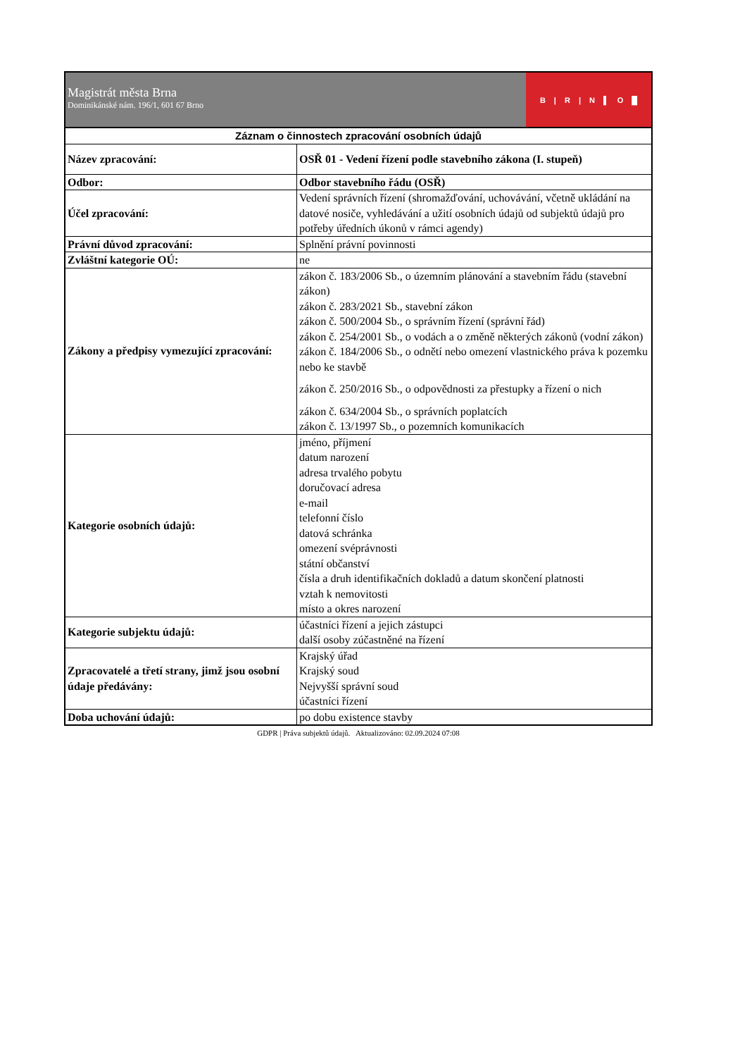Magistrát města Brna
Dominikánské nám. 196/1, 601 67 Brno
B | R | N ▌ O █
| Záznam o činnostech zpracování osobních údajů | |
| Název zpracování: | OSŘ 01 - Vedení řízení podle stavebního zákona (I. stupeň) |
| Odbor: | Odbor stavebního řádu (OSŘ) |
| Účel zpracování: | Vedení správních řízení (shromažďování, uchovávání, včetně ukládání na datové nosiče, vyhledávání a užití osobních údajů od subjektů údajů pro potřeby úředních úkonů v rámci agendy) |
| Právní důvod zpracování: | Splnění právní povinnosti |
| Zvláštní kategorie OÚ: | ne |
| Zákony a předpisy vymezující zpracování: | zákon č. 183/2006 Sb., o územním plánování a stavebním řádu (stavební zákon) zákon č. 283/2021 Sb., stavební zákon zákon č. 500/2004 Sb., o správním řízení (správní řád) zákon č. 254/2001 Sb., o vodách a o změně některých zákonů (vodní zákon) zákon č. 184/2006 Sb., o odnětí nebo omezení vlastnického práva k pozemku nebo ke stavbě zákon č. 250/2016 Sb., o odpovědnosti za přestupky a řízení o nich zákon č. 634/2004 Sb., o správních poplatcích zákon č. 13/1997 Sb., o pozemních komunikacích |
| Kategorie osobních údajů: | jméno, příjmení datum narození adresa trvalého pobytu doručovací adresa e-mail telefonní číslo datová schránka omezení svéprávnosti státní občanství čísla a druh identifikačních dokladů a datum skončení platnosti vztah k nemovitosti místo a okres narození |
| Kategorie subjektu údajů: | účastníci řízení a jejich zástupci další osoby zúčastněné na řízení |
| Zpracovatelé a třetí strany, jimž jsou osobní údaje předávány: | Krajský úřad Krajský soud Nejvyšší správní soud účastníci řízení |
| Doba uchování údajů: | po dobu existence stavby |
GDPR | Práva subjektů údajů. Aktualizováno: 02.09.2024 07:08